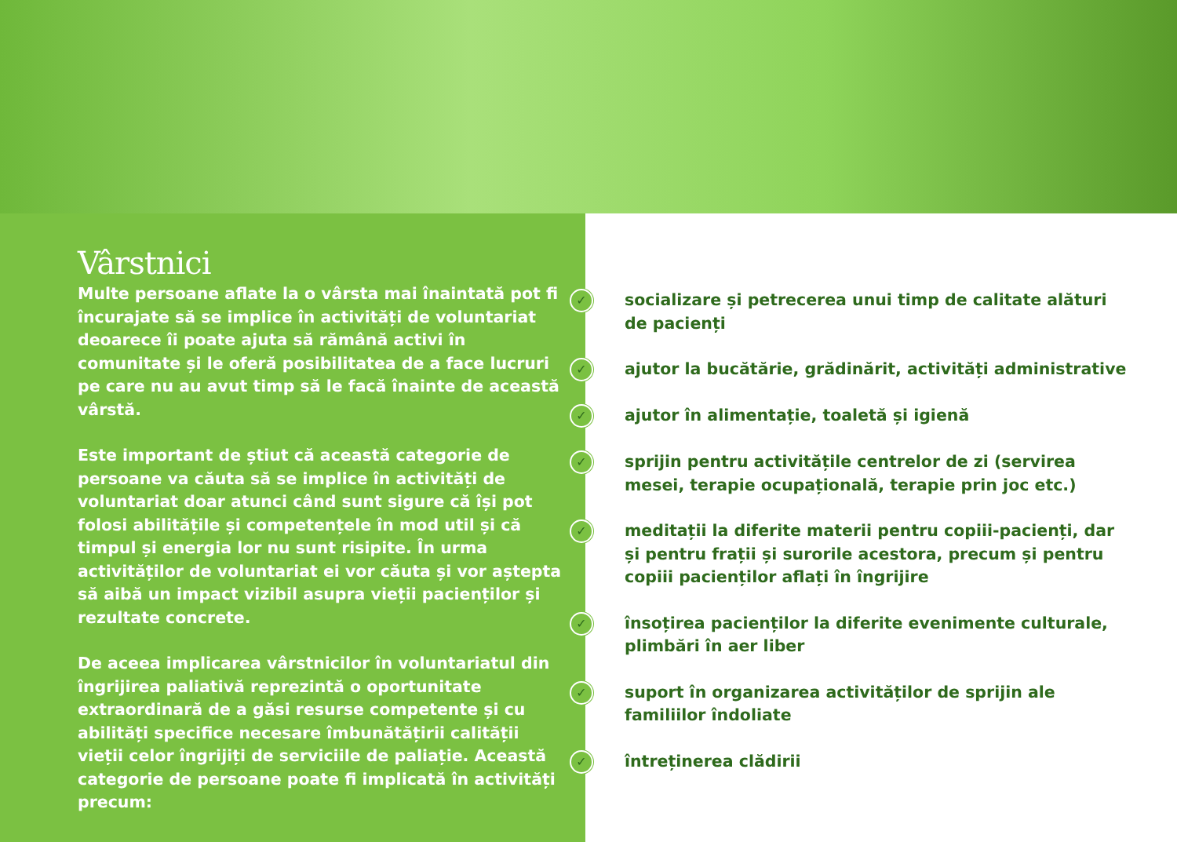Vârstnici
Multe persoane aflate la o vârsta mai înaintată pot fi încurajate să se implice în activități de voluntariat deoarece îi poate ajuta să rămână activi în comunitate și le oferă posibilitatea de a face lucruri pe care nu au avut timp să le facă înainte de această vârstă.
Este important de știut că această categorie de persoane va căuta să se implice în activități de voluntariat doar atunci când sunt sigure că își pot folosi abilitățile și competențele în mod util și că timpul și energia lor nu sunt risipite. În urma activităților de voluntariat ei vor căuta și vor aștepta să aibă un impact vizibil asupra vieții pacienților și rezultate concrete.
De aceea implicarea vârstnicilor în voluntariatul din îngrijirea paliativă reprezintă o oportunitate extraordinară de a găsi resurse competente și cu abilități specifice necesare îmbunătățirii calității vieții celor îngrijiți de serviciile de paliație. Această categorie de persoane poate fi implicată în activități precum:
✓ socializare și petrecerea unui timp de calitate alături
de pacienți
✓ ajutor la bucătărie, grădinărit, activități administrative
✓ ajutor în alimentație, toaletă și igienă
✓ sprijin pentru activitățile centrelor de zi (servirea
mesei, terapie ocupațională, terapie prin joc etc.)
✓ meditații la diferite materii pentru copiii-pacienți, dar
și pentru frații și surorile acestora, precum și pentru
copiii pacienților aflați în îngrijire
✓ însoțirea pacienților la diferite evenimente culturale,
plimbări în aer liber
✓ suport în organizarea activităților de sprijin ale
familiilor îndoliate
✓ întreținerea clădirii